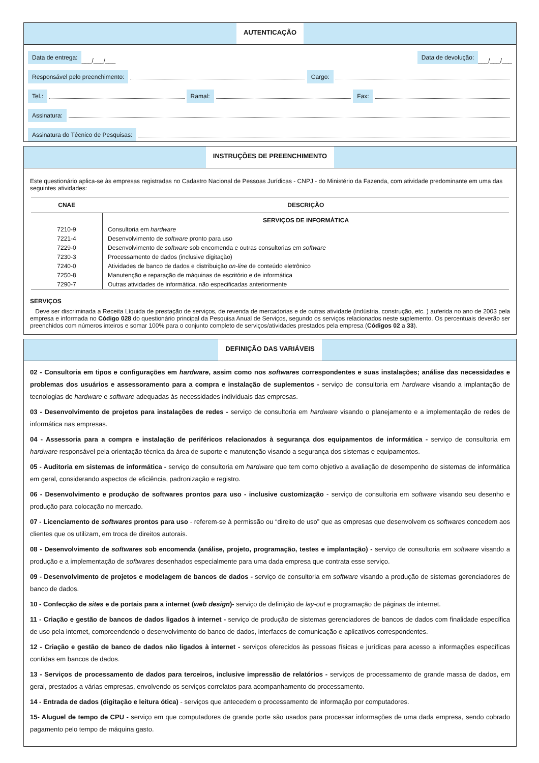AUTENTICAÇÃO
Data de entrega: ___/___/___ Data de devolução: ___/___/___
Responsável pelo preenchimento: Cargo:
Tel.: Ramal: Fax:
Assinatura:
Assinatura do Técnico de Pesquisas:
INSTRUÇÕES DE PREENCHIMENTO
Este questionário aplica-se às empresas registradas no Cadastro Nacional de Pessoas Jurídicas - CNPJ - do Ministério da Fazenda, com atividade predominante em uma das seguintes atividades:
| CNAE | DESCRIÇÃO |
| --- | --- |
| | SERVIÇOS DE INFORMÁTICA |
| 7210-9 | Consultoria em hardware |
| 7221-4 | Desenvolvimento de software pronto para uso |
| 7229-0 | Desenvolvimento de software sob encomenda e outras consultorias em software |
| 7230-3 | Processamento de dados (inclusive digitação) |
| 7240-0 | Atividades de banco de dados e distribuição on-line de conteúdo eletrônico |
| 7250-8 | Manutenção e reparação de máquinas de escritório e de informática |
| 7290-7 | Outras atividades de informática, não especificadas anteriormente |
SERVIÇOS
Deve ser discriminada a Receita Líquida de prestação de serviços, de revenda de mercadorias e de outras atividade (indústria, construção, etc. ) auferida no ano de 2003 pela empresa e informada no Código 028 do questionário principal da Pesquisa Anual de Serviços, segundo os serviços relacionados neste suplemento. Os percentuais deverão ser preenchidos com números inteiros e somar 100% para o conjunto completo de serviços/atividades prestados pela empresa (Códigos 02 a 33).
DEFINIÇÃO DAS VARIÁVEIS
02 - Consultoria em tipos e configurações em hardware, assim como nos softwares correspondentes e suas instalações; análise das necessidades e problemas dos usuários e assessoramento para a compra e instalação de suplementos - serviço de consultoria em hardware visando a implantação de tecnologias de hardware e software adequadas às necessidades individuais das empresas.
03 - Desenvolvimento de projetos para instalações de redes - serviço de consultoria em hardware visando o planejamento e a implementação de redes de informática nas empresas.
04 - Assessoria para a compra e instalação de periféricos relacionados à segurança dos equipamentos de informática - serviço de consultoria em hardware responsável pela orientação técnica da área de suporte e manutenção visando a segurança dos sistemas e equipamentos.
05 - Auditoria em sistemas de informática - serviço de consultoria em hardware que tem como objetivo a avaliação de desempenho de sistemas de informática em geral, considerando aspectos de eficiência, padronização e registro.
06 - Desenvolvimento e produção de softwares prontos para uso - inclusive customização - serviço de consultoria em software visando seu desenho e produção para colocação no mercado.
07 - Licenciamento de softwares prontos para uso - referem-se à permissão ou “direito de uso” que as empresas que desenvolvem os softwares concedem aos clientes que os utilizam, em troca de direitos autorais.
08 - Desenvolvimento de softwares sob encomenda (análise, projeto, programação, testes e implantação) - serviço de consultoria em software visando a produção e a implementação de softwares desenhados especialmente para uma dada empresa que contrata esse serviço.
09 - Desenvolvimento de projetos e modelagem de bancos de dados - serviço de consultoria em software visando a produção de sistemas gerenciadores de banco de dados.
10 - Confecção de sites e de portais para a internet (web design)- serviço de definição de lay-out e programação de páginas de internet.
11 - Criação e gestão de bancos de dados ligados à internet - serviço de produção de sistemas gerenciadores de bancos de dados com finalidade específica de uso pela internet, compreendendo o desenvolvimento do banco de dados, interfaces de comunicação e aplicativos correspondentes.
12 - Criação e gestão de banco de dados não ligados à internet - serviços oferecidos às pessoas físicas e jurídicas para acesso a informações específicas contidas em bancos de dados.
13 - Serviços de processamento de dados para terceiros, inclusive impressão de relatórios - serviços de processamento de grande massa de dados, em geral, prestados a várias empresas, envolvendo os serviços correlatos para acompanhamento do processamento.
14 - Entrada de dados (digitação e leitura ótica) - serviços que antecedem o processamento de informação por computadores.
15- Aluguel de tempo de CPU - serviço em que computadores de grande porte são usados para processar informações de uma dada empresa, sendo cobrado pagamento pelo tempo de máquina gasto.